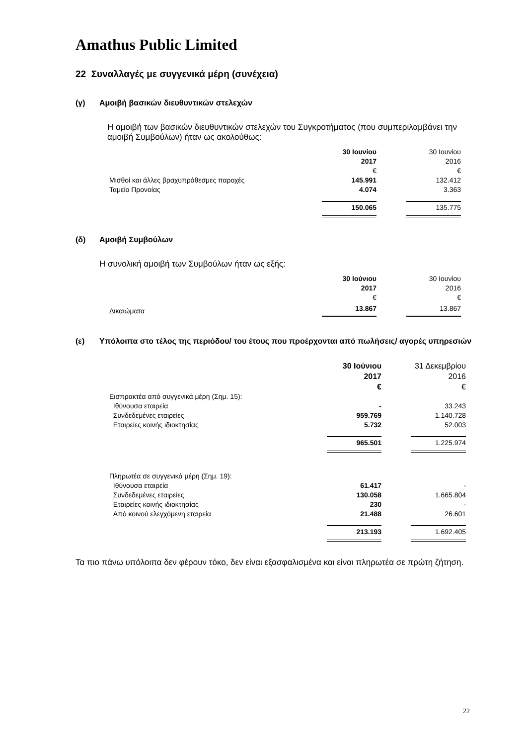Amathus Public Limited
22 Συναλλαγές με συγγενικά μέρη (συνέχεια)
(γ) Αμοιβή βασικών διευθυντικών στελεχών
Η αμοιβή των βασικών διευθυντικών στελεχών του Συγκροτήματος (που συμπεριλαμβάνει την αμοιβή Συμβούλων) ήταν ως ακολούθως:
| | 30 Ιουνίου 2017 € | | 30 Ιουνίου 2016 € |
| Μισθοί και άλλες βραχυπρόθεσμες παροχές | 145.991 | | 132.412 |
| Ταμείο Προνοίας | 4.074 | | 3.363 |
| | 150.065 | | 135.775 |
(δ) Αμοιβή Συμβούλων
Η συνολική αμοιβή των Συμβούλων ήταν ως εξής:
| | 30 Ιούνιου 2017 € | | 30 Ιουνίου 2016 € |
| Δικαιώματα | 13.867 | | 13.867 |
(ε) Υπόλοιπα στο τέλος της περιόδου/ του έτους που προέρχονται από πωλήσεις/ αγορές υπηρεσιών
| | 30 Ιούνιου 2017 € | | 31 Δεκεμβρίου 2016 € |
| Εισπρακτέα από συγγενικά μέρη (Σημ. 15): | | | |
| Ιθύνουσα εταιρεία | - | | 33.243 |
| Συνδεδεμένες εταιρείες | 959.769 | | 1.140.728 |
| Εταιρείες κοινής ιδιοκτησίας | 5.732 | | 52.003 |
| | 965.501 | | 1.225.974 |
| Πληρωτέα σε συγγενικά μέρη (Σημ. 19): | | | |
| Ιθύνουσα εταιρεία | 61.417 | | - |
| Συνδεδεμένες εταιρείες | 130.058 | | 1.665.804 |
| Εταιρείες κοινής ιδιοκτησίας | 230 | | - |
| Από κοινού ελεγχόμενη εταιρεία | 21.488 | | 26.601 |
| | 213.193 | | 1.692.405 |
Τα πιο πάνω υπόλοιπα δεν φέρουν τόκο, δεν είναι εξασφαλισμένα και είναι πληρωτέα σε πρώτη ζήτηση.
22